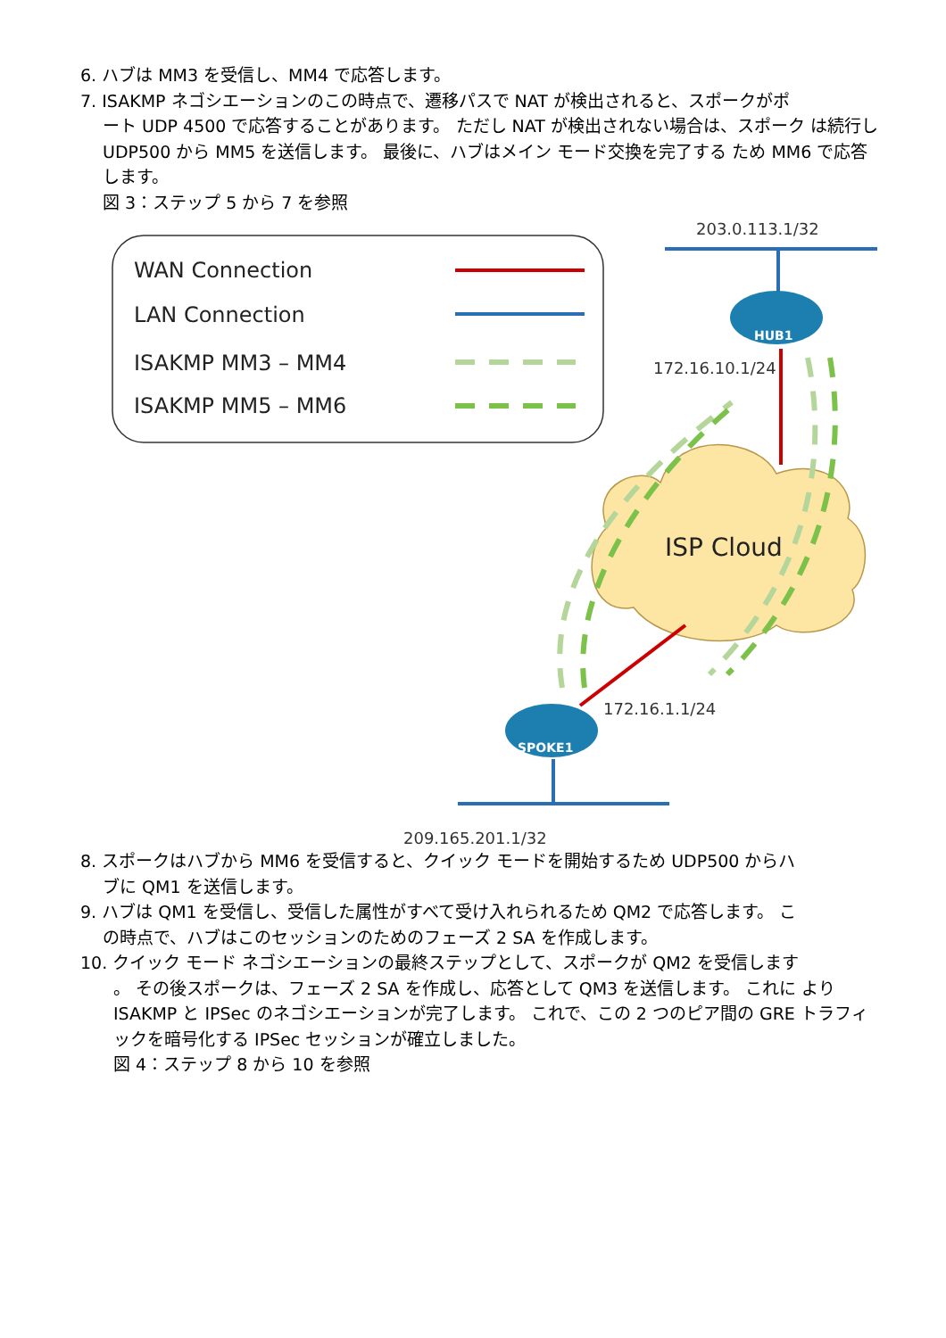6. ハブは MM3 を受信し、MM4 で応答します。
7. ISAKMP ネゴシエーションのこの時点で、遷移パスで NAT が検出されると、スポークがポ
ート UDP 4500 で応答することがあります。 ただし NAT が検出されない場合は、スポーク は続行し UDP500 から MM5 を送信します。 最後に、ハブはメイン モード交換を完了する ため MM6 で応答します。
図 3：ステップ 5 から 7 を参照
WAN Connection
LAN Connection
ISAKMP MM3 – MM4
ISAKMP MM5 – MM6
203.0.113.1/32
HUB1
172.16.10.1/24
ISP Cloud
SPOKE1
172.16.1.1/24
209.165.201.1/32
8. スポークはハブから MM6 を受信すると、クイック モードを開始するため UDP500 からハ
ブに QM1 を送信します。
9. ハブは QM1 を受信し、受信した属性がすべて受け入れられるため QM2 で応答します。 こ
の時点で、ハブはこのセッションのためのフェーズ 2 SA を作成します。
10. クイック モード ネゴシエーションの最終ステップとして、スポークが QM2 を受信します
。 その後スポークは、フェーズ 2 SA を作成し、応答として QM3 を送信します。 これに より ISAKMP と IPSec のネゴシエーションが完了します。 これで、この 2 つのピア間の GRE トラフィックを暗号化する IPSec セッションが確立しました。
図 4：ステップ 8 から 10 を参照